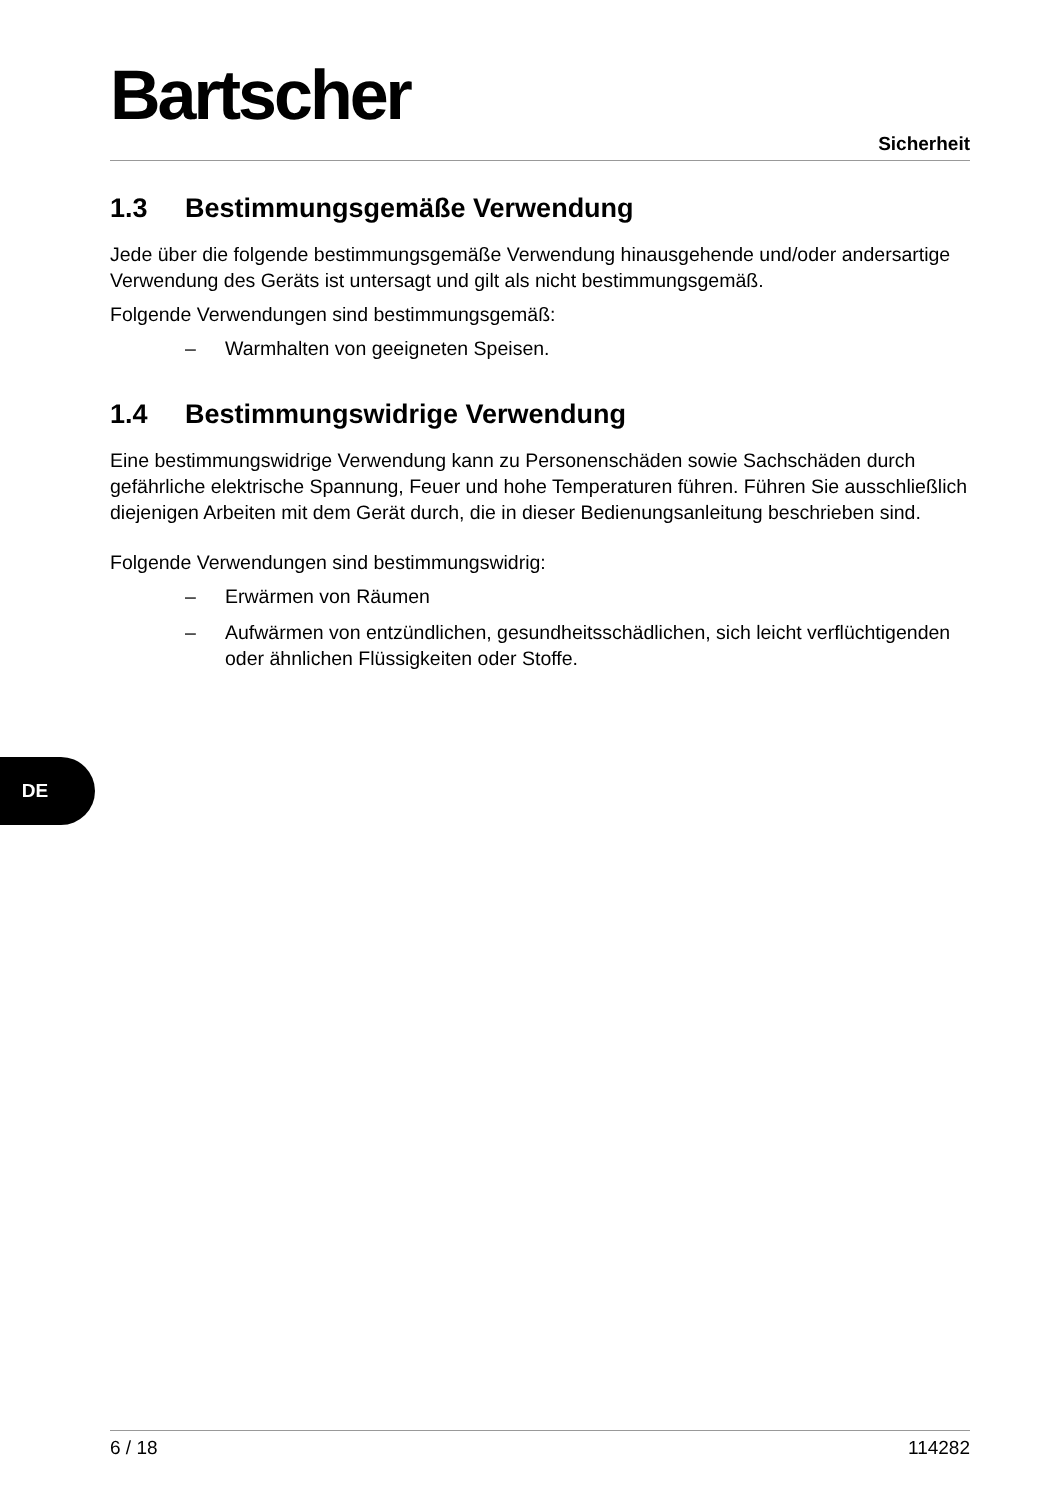Bartscher
Sicherheit
1.3 Bestimmungsgemäße Verwendung
Jede über die folgende bestimmungsgemäße Verwendung hinausgehende und/oder andersartige Verwendung des Geräts ist untersagt und gilt als nicht bestimmungsgemäß.
Folgende Verwendungen sind bestimmungsgemäß:
– Warmhalten von geeigneten Speisen.
1.4 Bestimmungswidrige Verwendung
Eine bestimmungswidrige Verwendung kann zu Personenschäden sowie Sachschäden durch gefährliche elektrische Spannung, Feuer und hohe Temperaturen führen. Führen Sie ausschließlich diejenigen Arbeiten mit dem Gerät durch, die in dieser Bedienungsanleitung beschrieben sind.
Folgende Verwendungen sind bestimmungswidrig:
– Erwärmen von Räumen
– Aufwärmen von entzündlichen, gesundheitsschädlichen, sich leicht verflüchtigenden oder ähnlichen Flüssigkeiten oder Stoffe.
DE
6 / 18 114282